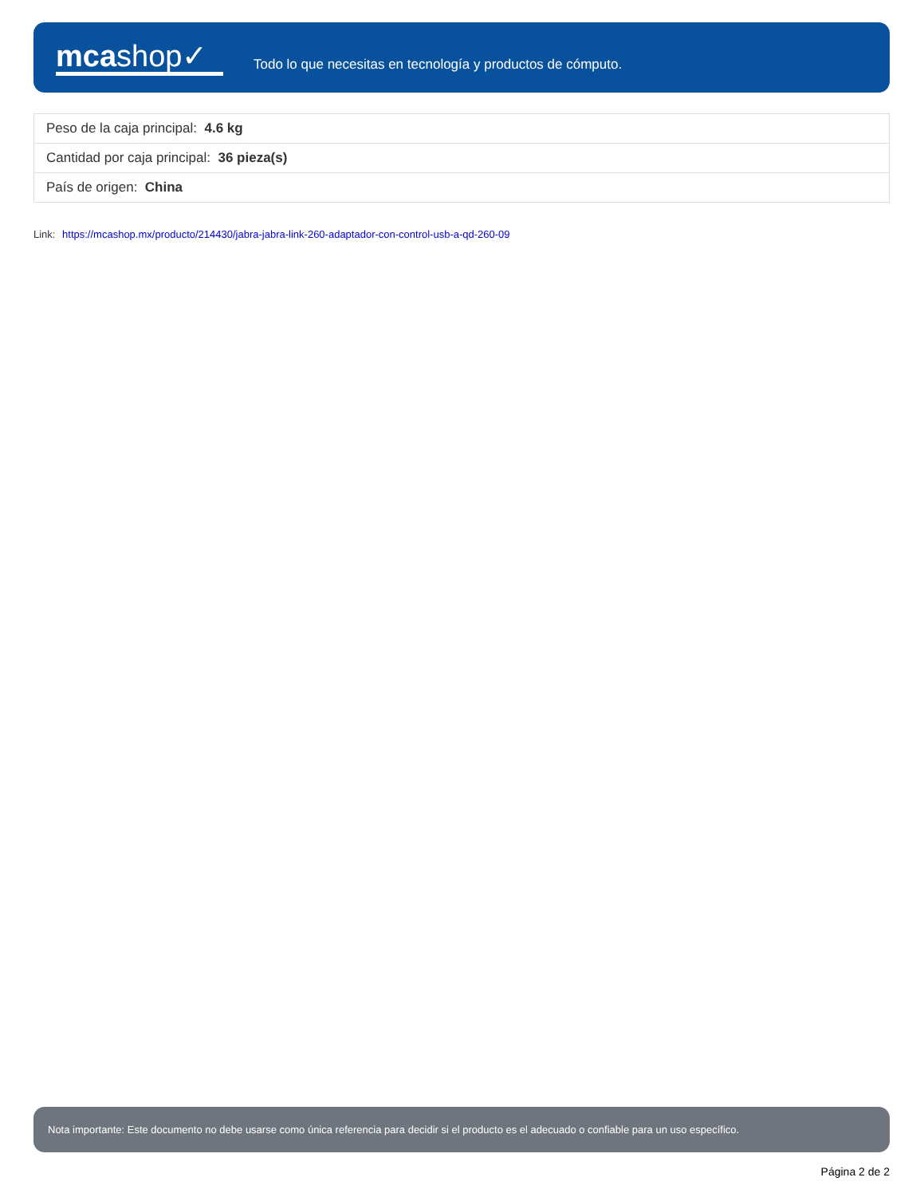mcashop✓
Todo lo que necesitas en tecnología y productos de cómputo.
| Peso de la caja principal: 4.6 kg |
| Cantidad por caja principal: 36 pieza(s) |
| País de origen: China |
Link: https://mcashop.mx/producto/214430/jabra-jabra-link-260-adaptador-con-control-usb-a-qd-260-09
Nota importante: Este documento no debe usarse como única referencia para decidir si el producto es el adecuado o confiable para un uso específico.
Página 2 de 2